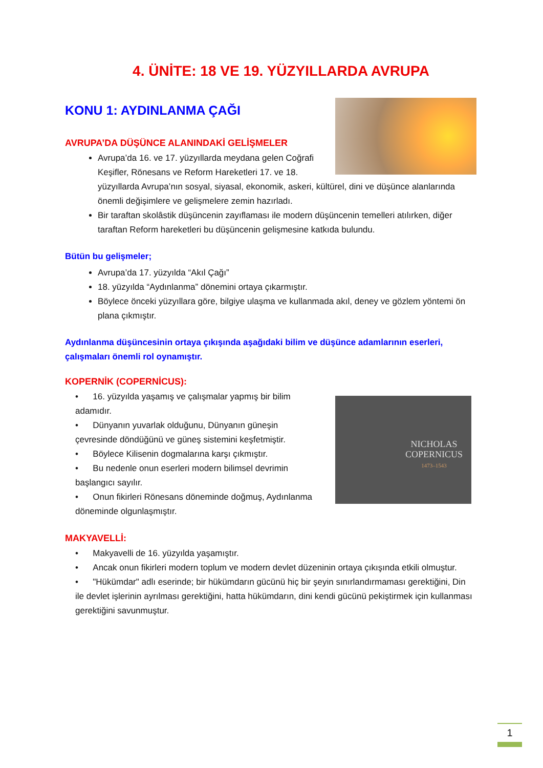4. ÜNİTE: 18 VE 19. YÜZYILLARDA AVRUPA
KONU 1: AYDINLANMA ÇAĞI
AVRUPA’DA DÜŞÜNCE ALANINDAKİ GELİŞMELER
Avrupa’da 16. ve 17. yüzyıllarda meydana gelen Coğrafi Keşifler, Rönesans ve Reform Hareketleri 17. ve 18. yüzyıllarda Avrupa’nın sosyal, siyasal, ekonomik, askeri, kültürel, dini ve düşünce alanlarında önemli değişimlere ve gelişmelere zemin hazırladı.
Bir taraftan skolâstik düşüncenin zayıflaması ile modern düşüncenin temelleri atılırken, diğer taraftan Reform hareketleri bu düşüncenin gelişmesine katkıda bulundu.
Bütün bu gelişmeler;
Avrupa’da 17. yüzyılda “Akıl Çağı”
18. yüzyılda “Aydınlanma” dönemini ortaya çıkarmıştır.
Böylece önceki yüzyıllara göre, bilgiye ulaşma ve kullanmada akıl, deney ve gözlem yöntemi ön plana çıkmıştır.
Aydınlanma düşüncesinin ortaya çıkışında aşağıdaki bilim ve düşünce adamlarının eserleri, çalışmaları önemli rol oynamıştır.
KOPERNİK (COPERNİCUS):
NICHOLAS
COPERNICUS
1473–1543
• 16. yüzyılda yaşamış ve çalışmalar yapmış bir bilim adamıdır.
• Dünyanın yuvarlak olduğunu, Dünyanın güneşin çevresinde döndüğünü ve güneş sistemini keşfetmiştir.
• Böylece Kilisenin dogmalarına karşı çıkmıştır.
• Bu nedenle onun eserleri modern bilimsel devrimin başlangıcı sayılır.
• Onun fikirleri Rönesans döneminde doğmuş, Aydınlanma döneminde olgunlaşmıştır.
MAKYAVELLİ:
• Makyavelli de 16. yüzyılda yaşamıştır.
• Ancak onun fikirleri modern toplum ve modern devlet düzeninin ortaya çıkışında etkili olmuştur.
• "Hükümdar" adlı eserinde; bir hükümdarın gücünü hiç bir şeyin sınırlandırmaması gerektiğini, Din ile devlet işlerinin ayrılması gerektiğini, hatta hükümdarın, dini kendi gücünü pekiştirmek için kullanması gerektiğini savunmuştur.
1